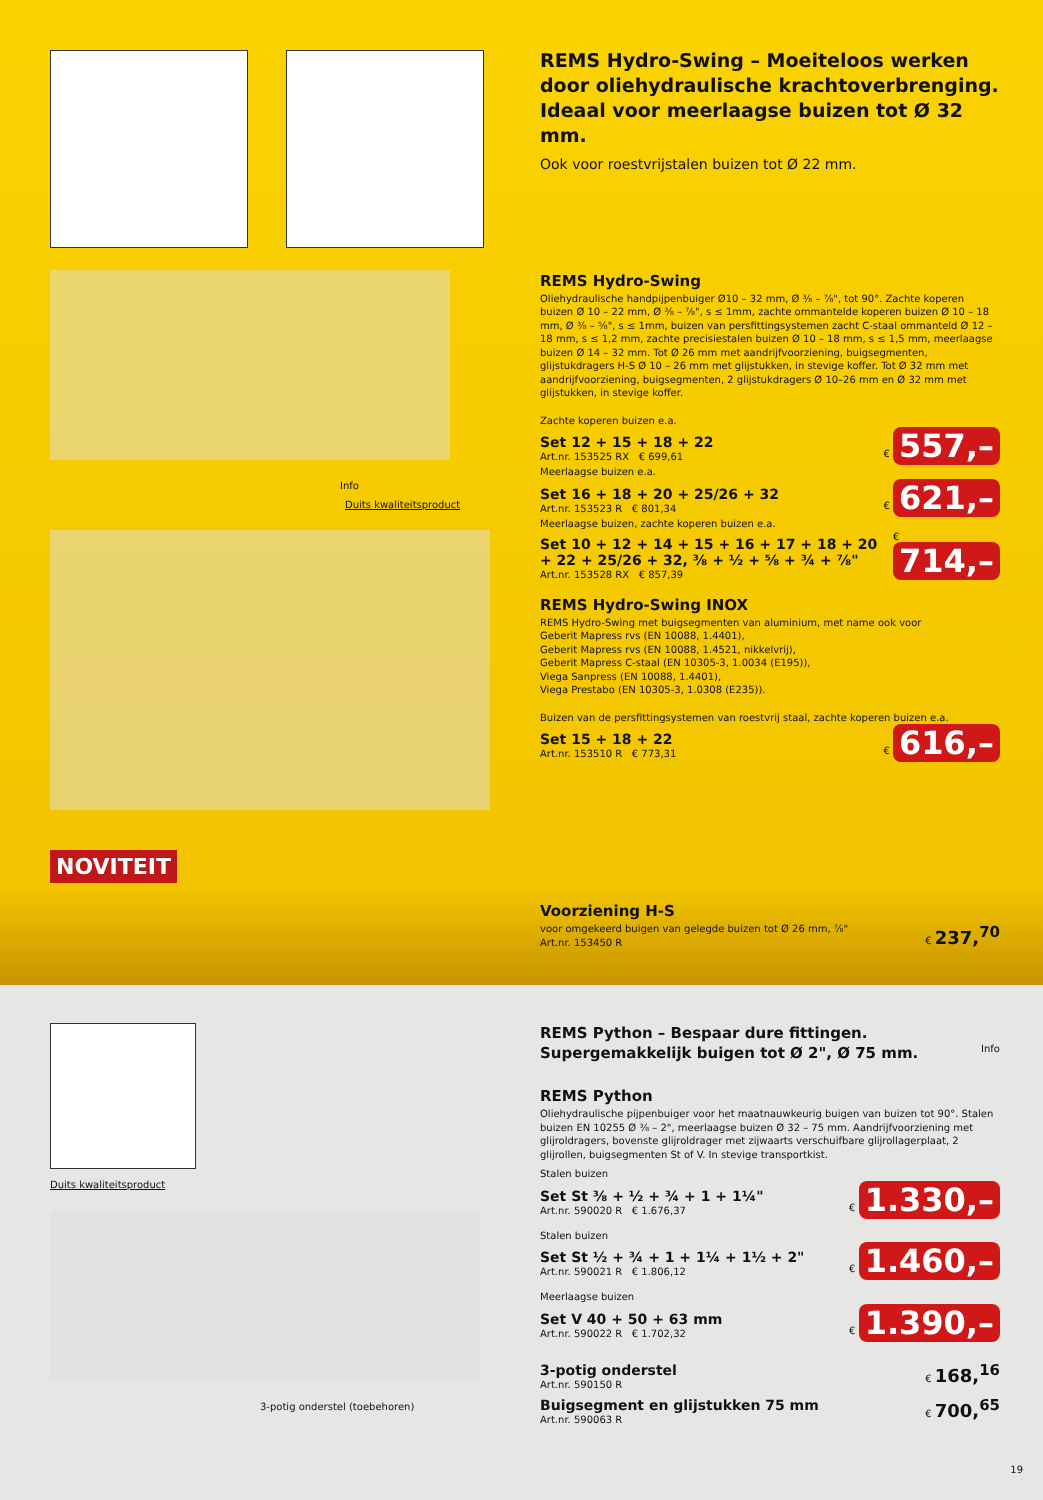Info
Duits kwaliteitsproduct
NOVITEIT
REMS Hydro-Swing – Moeiteloos werken door oliehydraulische krachtoverbrenging. Ideaal voor meerlaagse buizen tot Ø 32 mm.
Ook voor roestvrijstalen buizen tot Ø 22 mm.
REMS Hydro-Swing
Oliehydraulische handpijpenbuiger Ø10 – 32 mm, Ø ⅜ – ⅞", tot 90°. Zachte koperen buizen Ø 10 – 22 mm, Ø ⅜ – ⅞", s ≤ 1mm, zachte ommantelde koperen buizen Ø 10 – 18 mm, Ø ⅜ – ⅝", s ≤ 1mm, buizen van persfittingsystemen zacht C-staal ommanteld Ø 12 – 18 mm, s ≤ 1,2 mm, zachte precisiestalen buizen Ø 10 – 18 mm, s ≤ 1,5 mm, meerlaagse buizen Ø 14 – 32 mm. Tot Ø 26 mm met aandrijfvoorziening, buigsegmenten, glijstukdragers H-S Ø 10 – 26 mm met glijstukken, in stevige koffer. Tot Ø 32 mm met aandrijfvoorziening, buigsegmenten, 2 glijstukdragers Ø 10–26 mm en Ø 32 mm met glijstukken, in stevige koffer.
Zachte koperen buizen e.a.
Set 12 + 15 + 18 + 22
Art.nr. 153525 RX € 699,61
€ 557,–
Meerlaagse buizen e.a.
Set 16 + 18 + 20 + 25/26 + 32
Art.nr. 153523 R € 801,34
€ 621,–
Meerlaagse buizen, zachte koperen buizen e.a.
Set 10 + 12 + 14 + 15 + 16 + 17 + 18 + 20 + 22 + 25/26 + 32, ⅜ + ½ + ⅝ + ¾ + ⅞"
Art.nr. 153528 RX € 857,39
€ 714,–
REMS Hydro-Swing INOX
REMS Hydro-Swing met buigsegmenten van aluminium, met name ook voor
Geberit Mapress rvs (EN 10088, 1.4401),
Geberit Mapress rvs (EN 10088, 1.4521, nikkelvrij),
Geberit Mapress C-staal (EN 10305-3, 1.0034 (E195)),
Viega Sanpress (EN 10088, 1.4401),
Viega Prestabo (EN 10305-3, 1.0308 (E235)).
Buizen van de persfittingsystemen van roestvrij staal, zachte koperen buizen e.a.
Set 15 + 18 + 22
Art.nr. 153510 R € 773,31
€ 616,–
Voorziening H-S
voor omgekeerd buigen van gelegde buizen tot Ø 26 mm, ⅞"
Art.nr. 153450 R
€ 237,<sup>70</sup>
Duits kwaliteitsproduct
3-potig onderstel (toebehoren)
REMS Python – Bespaar dure fittingen.
Supergemakkelijk buigen tot Ø 2", Ø 75 mm.
Info
REMS Python
Oliehydraulische pijpenbuiger voor het maatnauwkeurig buigen van buizen tot 90°. Stalen buizen EN 10255 Ø ⅜ – 2", meerlaagse buizen Ø 32 – 75 mm. Aandrijfvoorziening met glijroldragers, bovenste glijroldrager met zijwaarts verschuifbare glijrollagerplaat, 2 glijrollen, buigsegmenten St of V. In stevige transportkist.
Stalen buizen
Set St ⅜ + ½ + ¾ + 1 + 1¼"
Art.nr. 590020 R € 1.676,37
€ 1.330,–
Stalen buizen
Set St ½ + ¾ + 1 + 1¼ + 1½ + 2"
Art.nr. 590021 R € 1.806,12
€ 1.460,–
Meerlaagse buizen
Set V 40 + 50 + 63 mm
Art.nr. 590022 R € 1.702,32
€ 1.390,–
3-potig onderstel
Art.nr. 590150 R
€ 168,<sup>16</sup>
Buigsegment en glijstukken 75 mm
Art.nr. 590063 R
€ 700,<sup>65</sup>
19